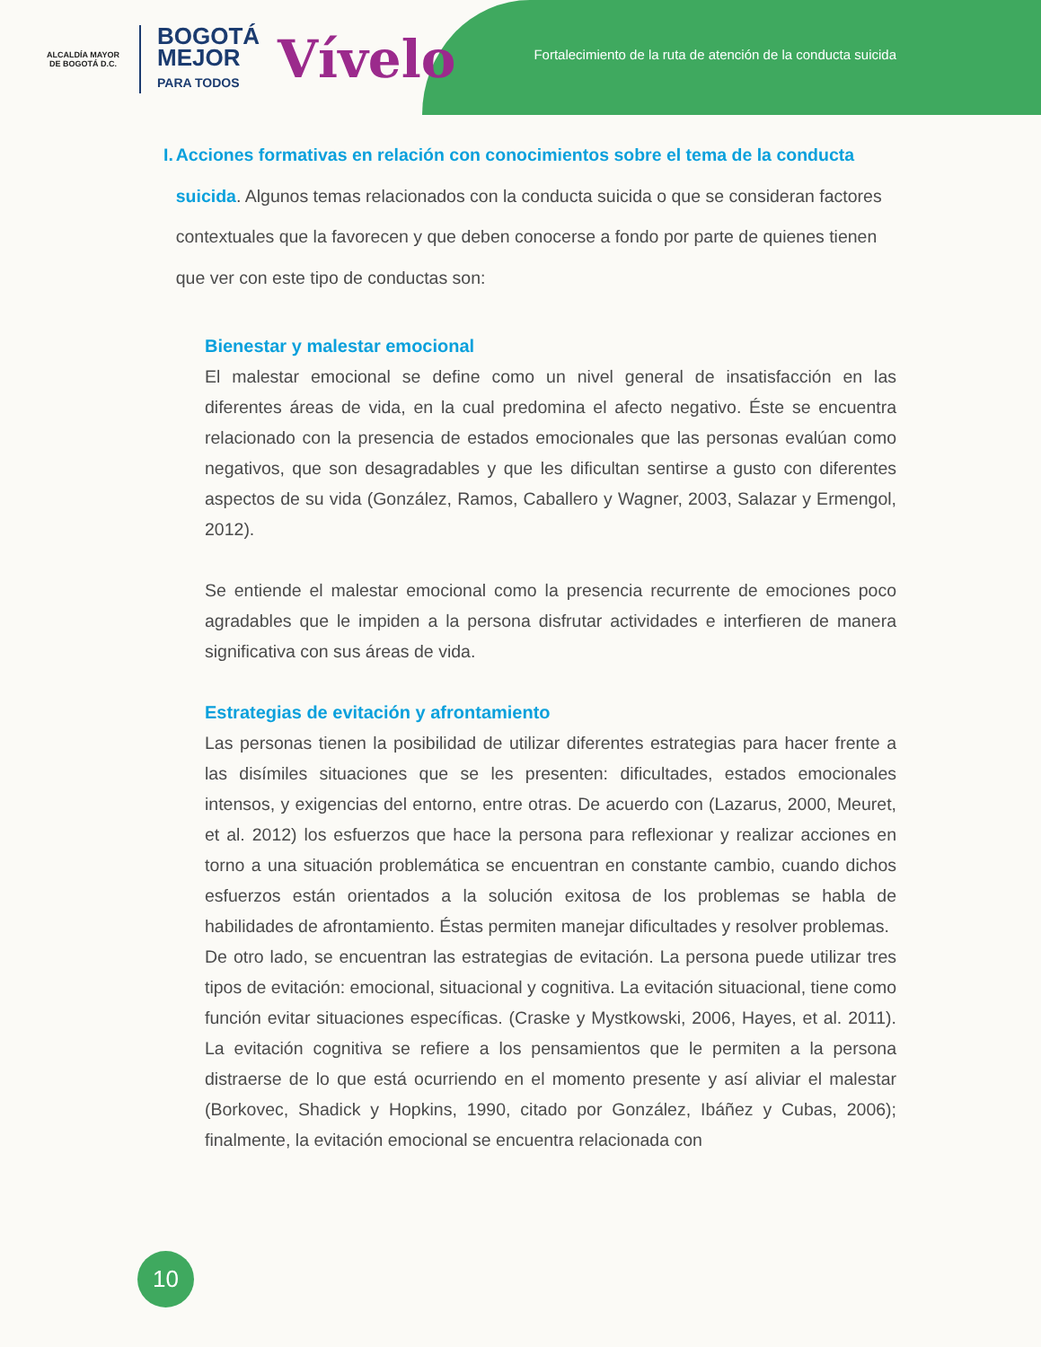ALCALDÍA MAYOR
DE BOGOTÁ D.C.
BOGOTÁ
MEJOR
PARA TODOS
Vívelo
Fortalecimiento de la ruta de atención de la conducta suicida
I. Acciones formativas en relación con conocimientos sobre el tema de la conducta suicida. Algunos temas relacionados con la conducta suicida o que se consideran factores contextuales que la favorecen y que deben conocerse a fondo por parte de quienes tienen que ver con este tipo de conductas son:
Bienestar y malestar emocional
El malestar emocional se define como un nivel general de insatisfacción en las diferentes áreas de vida, en la cual predomina el afecto negativo. Éste se encuentra relacionado con la presencia de estados emocionales que las personas evalúan como negativos, que son desagradables y que les dificultan sentirse a gusto con diferentes aspectos de su vida (González, Ramos, Caballero y Wagner, 2003, Salazar y Ermengol, 2012).
Se entiende el malestar emocional como la presencia recurrente de emociones poco agradables que le impiden a la persona disfrutar actividades e interfieren de manera significativa con sus áreas de vida.
Estrategias de evitación y afrontamiento
Las personas tienen la posibilidad de utilizar diferentes estrategias para hacer frente a las disímiles situaciones que se les presenten: dificultades, estados emocionales intensos, y exigencias del entorno, entre otras. De acuerdo con (Lazarus, 2000, Meuret, et al. 2012) los esfuerzos que hace la persona para reflexionar y realizar acciones en torno a una situación problemática se encuentran en constante cambio, cuando dichos esfuerzos están orientados a la solución exitosa de los problemas se habla de habilidades de afrontamiento. Éstas permiten manejar dificultades y resolver problemas.
De otro lado, se encuentran las estrategias de evitación. La persona puede utilizar tres tipos de evitación: emocional, situacional y cognitiva. La evitación situacional, tiene como función evitar situaciones específicas. (Craske y Mystkowski, 2006, Hayes, et al. 2011). La evitación cognitiva se refiere a los pensamientos que le permiten a la persona distraerse de lo que está ocurriendo en el momento presente y así aliviar el malestar (Borkovec, Shadick y Hopkins, 1990, citado por González, Ibáñez y Cubas, 2006); finalmente, la evitación emocional se encuentra relacionada con
10